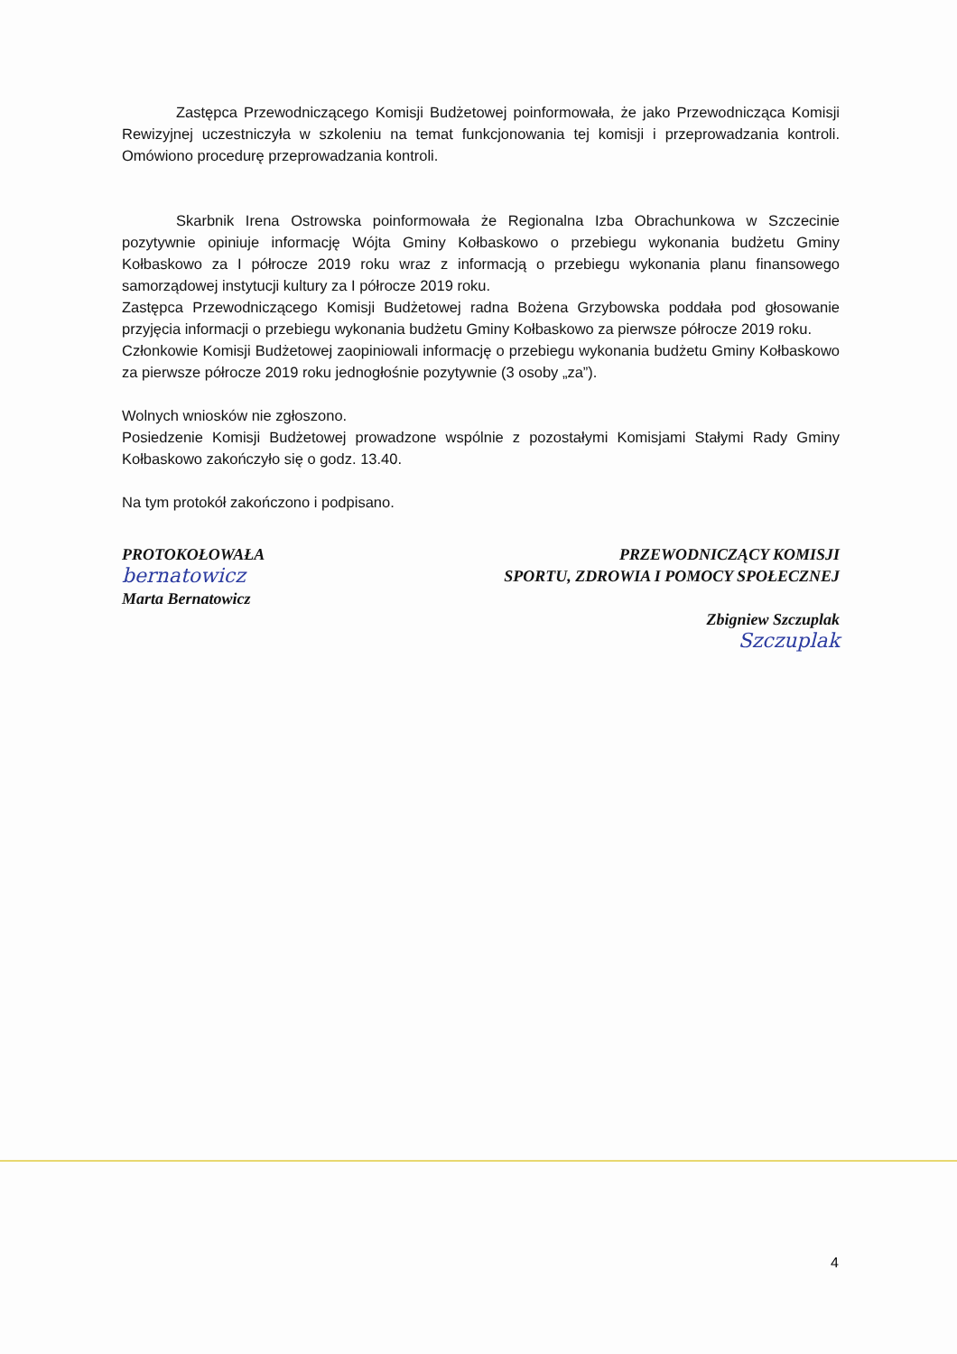Zastępca Przewodniczącego Komisji Budżetowej poinformowała, że jako Przewodnicząca Komisji Rewizyjnej uczestniczyła w szkoleniu na temat funkcjonowania tej komisji i przeprowadzania kontroli. Omówiono procedurę przeprowadzania kontroli.
Skarbnik Irena Ostrowska poinformowała że Regionalna Izba Obrachunkowa w Szczecinie pozytywnie opiniuje informację Wójta Gminy Kołbaskowo o przebiegu wykonania budżetu Gminy Kołbaskowo za I półrocze 2019 roku wraz z informacją o przebiegu wykonania planu finansowego samorządowej instytucji kultury za I półrocze 2019 roku.
Zastępca Przewodniczącego Komisji Budżetowej radna Bożena Grzybowska poddała pod głosowanie przyjęcia informacji o przebiegu wykonania budżetu Gminy Kołbaskowo za pierwsze półrocze 2019 roku.
Członkowie Komisji Budżetowej zaopiniowali informację o przebiegu wykonania budżetu Gminy Kołbaskowo za pierwsze półrocze 2019 roku jednogłośnie pozytywnie (3 osoby „za”).
Wolnych wniosków nie zgłoszono.
Posiedzenie Komisji Budżetowej prowadzone wspólnie z pozostałymi Komisjami Stałymi Rady Gminy Kołbaskowo zakończyło się o godz. 13.40.
Na tym protokół zakończono i podpisano.
PROTOKOŁOWAŁA
bernatowicz
Marta Bernatowicz
PRZEWODNICZĄCY KOMISJI
SPORTU, ZDROWIA I POMOCY SPOŁECZNEJ
Zbigniew Szczuplak
Szczuplak
4